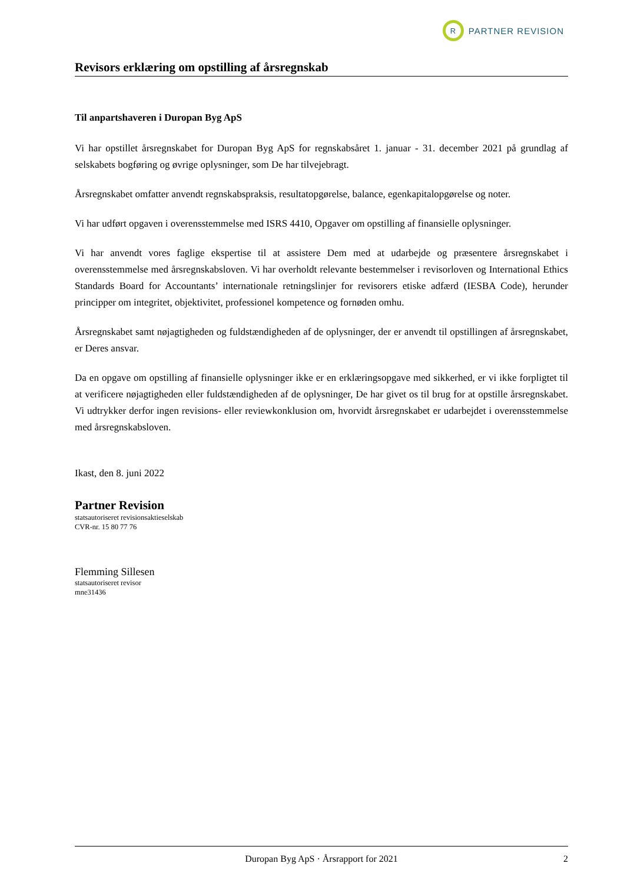R
PARTNER REVISION
Revisors erklæring om opstilling af årsregnskab
Til anpartshaveren i Duropan Byg ApS
Vi har opstillet årsregnskabet for Duropan Byg ApS for regnskabsåret 1. januar - 31. december 2021 på grundlag af selskabets bogføring og øvrige oplysninger, som De har tilvejebragt.
Årsregnskabet omfatter anvendt regnskabspraksis, resultatopgørelse, balance, egenkapitalopgørelse og noter.
Vi har udført opgaven i overensstemmelse med ISRS 4410, Opgaver om opstilling af finansielle oplysninger.
Vi har anvendt vores faglige ekspertise til at assistere Dem med at udarbejde og præsentere årsregnskabet i overensstemmelse med årsregnskabsloven. Vi har overholdt relevante bestemmelser i revisorloven og International Ethics Standards Board for Accountants’ internationale retningslinjer for revisorers etiske adfærd (IESBA Code), herunder principper om integritet, objektivitet, professionel kompetence og fornøden omhu.
Årsregnskabet samt nøjagtigheden og fuldstændigheden af de oplysninger, der er anvendt til opstillingen af årsregnskabet, er Deres ansvar.
Da en opgave om opstilling af finansielle oplysninger ikke er en erklæringsopgave med sikkerhed, er vi ikke forpligtet til at verificere nøjagtigheden eller fuldstændigheden af de oplysninger, De har givet os til brug for at opstille årsregnskabet. Vi udtrykker derfor ingen revisions- eller reviewkonklusion om, hvorvidt årsregnskabet er udarbejdet i overensstemmelse med årsregnskabsloven.
Ikast, den 8. juni 2022
Partner Revision
statsautoriseret revisionsaktieselskab
CVR-nr. 15 80 77 76
Flemming Sillesen
statsautoriseret revisor
mne31436
Duropan Byg ApS · Årsrapport for 2021 2